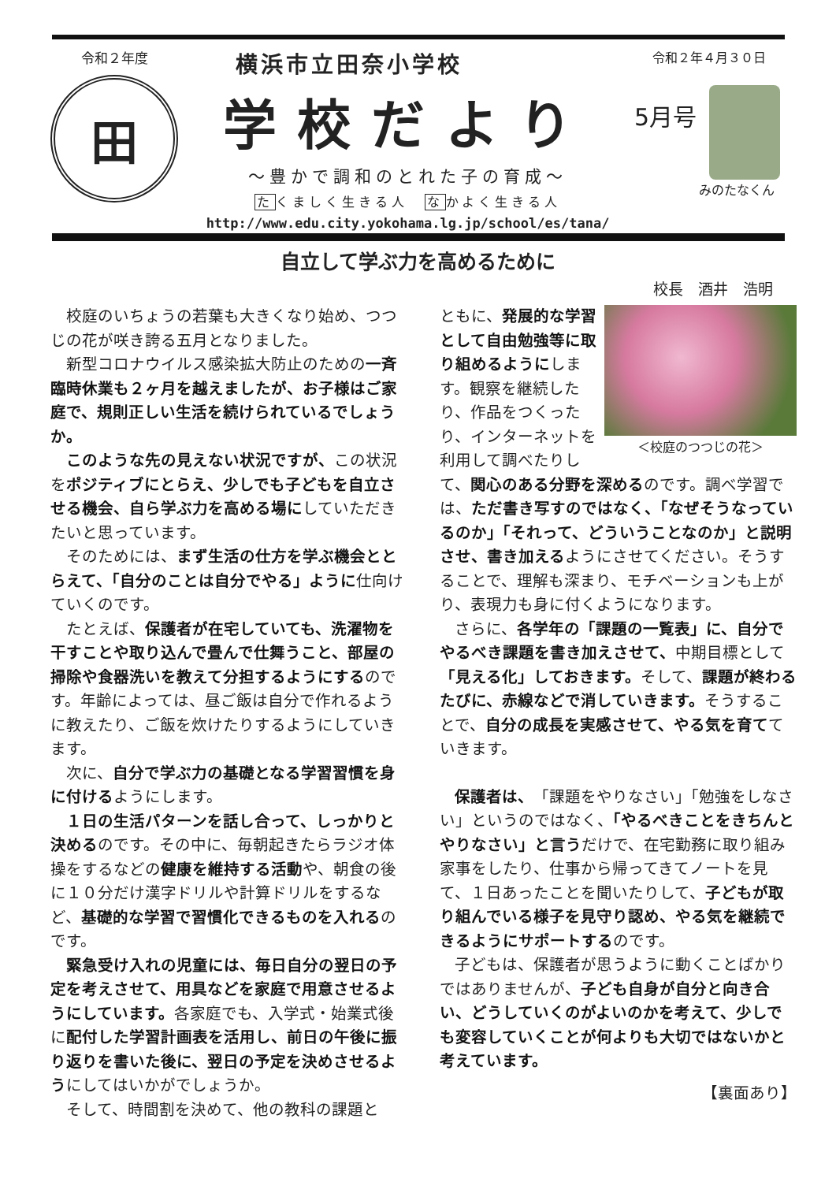令和２年度
田
横浜市立田奈小学校
学校だより
～豊かで調和のとれた子の育成～
たくましく生きる人　なかよく生きる人
http://www.edu.city.yokohama.lg.jp/school/es/tana/
令和２年４月３０日
5月号
みのたなくん
自立して学ぶ力を高めるために
校長　酒井　浩明
校庭のいちょうの若葉も大きくなり始め、つつじの花が咲き誇る五月となりました。
新型コロナウイルス感染拡大防止のための一斉臨時休業も２ヶ月を越えましたが、お子様はご家庭で、規則正しい生活を続けられているでしょうか。
このような先の見えない状況ですが、この状況をポジティブにとらえ、少しでも子どもを自立させる機会、自ら学ぶ力を高める場にしていただきたいと思っています。
そのためには、まず生活の仕方を学ぶ機会ととらえて、「自分のことは自分でやる」ように仕向けていくのです。
たとえば、保護者が在宅していても、洗濯物を干すことや取り込んで畳んで仕舞うこと、部屋の掃除や食器洗いを教えて分担するようにするのです。年齢によっては、昼ご飯は自分で作れるように教えたり、ご飯を炊けたりするようにしていきます。
次に、自分で学ぶ力の基礎となる学習習慣を身に付けるようにします。
１日の生活パターンを話し合って、しっかりと決めるのです。その中に、毎朝起きたらラジオ体操をするなどの健康を維持する活動や、朝食の後に１０分だけ漢字ドリルや計算ドリルをするなど、基礎的な学習で習慣化できるものを入れるのです。
緊急受け入れの児童には、毎日自分の翌日の予定を考えさせて、用具などを家庭で用意させるようにしています。各家庭でも、入学式・始業式後に配付した学習計画表を活用し、前日の午後に振り返りを書いた後に、翌日の予定を決めさせるようにしてはいかがでしょうか。
そして、時間割を決めて、他の教科の課題と
＜校庭のつつじの花＞
ともに、発展的な学習として自由勉強等に取り組めるようにします。観察を継続したり、作品をつくったり、インターネットを利用して調べたりして、関心のある分野を深めるのです。調べ学習では、ただ書き写すのではなく、「なぜそうなっているのか」「それって、どういうことなのか」と説明させ、書き加えるようにさせてください。そうすることで、理解も深まり、モチベーションも上がり、表現力も身に付くようになります。
さらに、各学年の「課題の一覧表」に、自分でやるべき課題を書き加えさせて、中期目標として「見える化」しておきます。そして、課題が終わるたびに、赤線などで消していきます。そうすることで、自分の成長を実感させて、やる気を育てていきます。
保護者は、「課題をやりなさい」「勉強をしなさい」というのではなく、「やるべきことをきちんとやりなさい」と言うだけで、在宅勤務に取り組み家事をしたり、仕事から帰ってきてノートを見て、１日あったことを聞いたりして、子どもが取り組んでいる様子を見守り認め、やる気を継続できるようにサポートするのです。
子どもは、保護者が思うように動くことばかりではありませんが、子ども自身が自分と向き合い、どうしていくのがよいのかを考えて、少しでも変容していくことが何よりも大切ではないかと考えています。
【裏面あり】